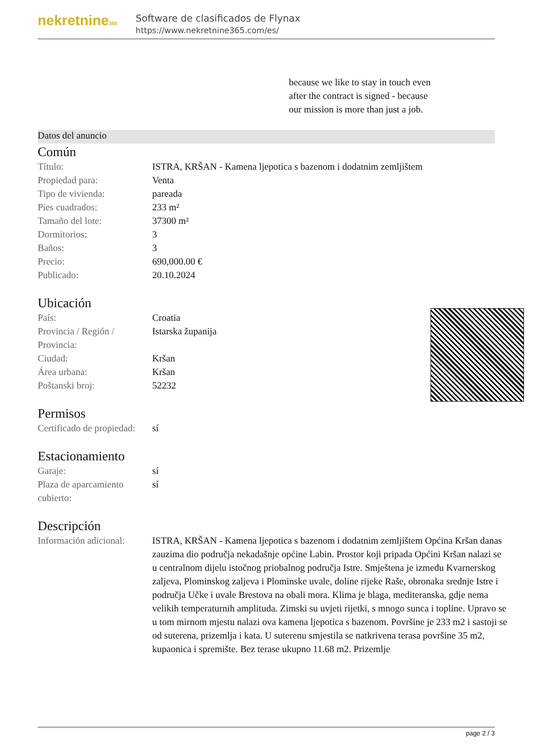nekretnine365
Software de clasificados de Flynax
https://www.nekretnine365.com/es/
because we like to stay in touch even after the contract is signed - because our mission is more than just a job.
Datos del anuncio
Común
| Título: | ISTRA, KRŠAN - Kamena ljepotica s bazenom i dodatnim zemljištem |
| Propiedad para: | Venta |
| Tipo de vivienda: | pareada |
| Pies cuadrados: | 233 m² |
| Tamaño del lote: | 37300 m² |
| Dormitorios: | 3 |
| Baños: | 3 |
| Precio: | 690,000.00 € |
| Publicado: | 20.10.2024 |
Ubicación
| País: | Croatia |
| Provincia / Región / Provincia: | Istarska županija |
| Ciudad: | Kršan |
| Área urbana: | Kršan |
| Poštanski broj: | 52232 |
Permisos
| Certificado de propiedad: | sí |
Estacionamiento
| Garaje: | sí |
| Plaza de aparcamiento cubierto: | sí |
Descripción
| Información adicional: | ISTRA, KRŠAN - Kamena ljepotica s bazenom i dodatnim zemljištem Općina Kršan danas zauzima dio područja nekadašnje općine Labin. Prostor koji pripada Općini Kršan nalazi se u centralnom dijelu istočnog priobalnog područja Istre. Smještena je između Kvarnerskog zaljeva, Plominskog zaljeva i Plominske uvale, doline rijeke Raše, obronaka srednje Istre i područja Učke i uvale Brestova na obali mora. Klima je blaga, mediteranska, gdje nema velikih temperaturnih amplituda. Zimski su uvjeti rijetki, s mnogo sunca i topline. Upravo se u tom mirnom mjestu nalazi ova kamena ljepotica s bazenom. Površine je 233 m2 i sastoji se od suterena, prizemlja i kata. U suterenu smjestila se natkrivena terasa površine 35 m2, kupaonica i spremište. Bez terase ukupno 11.68 m2. Prizemlje |
page 2 / 3